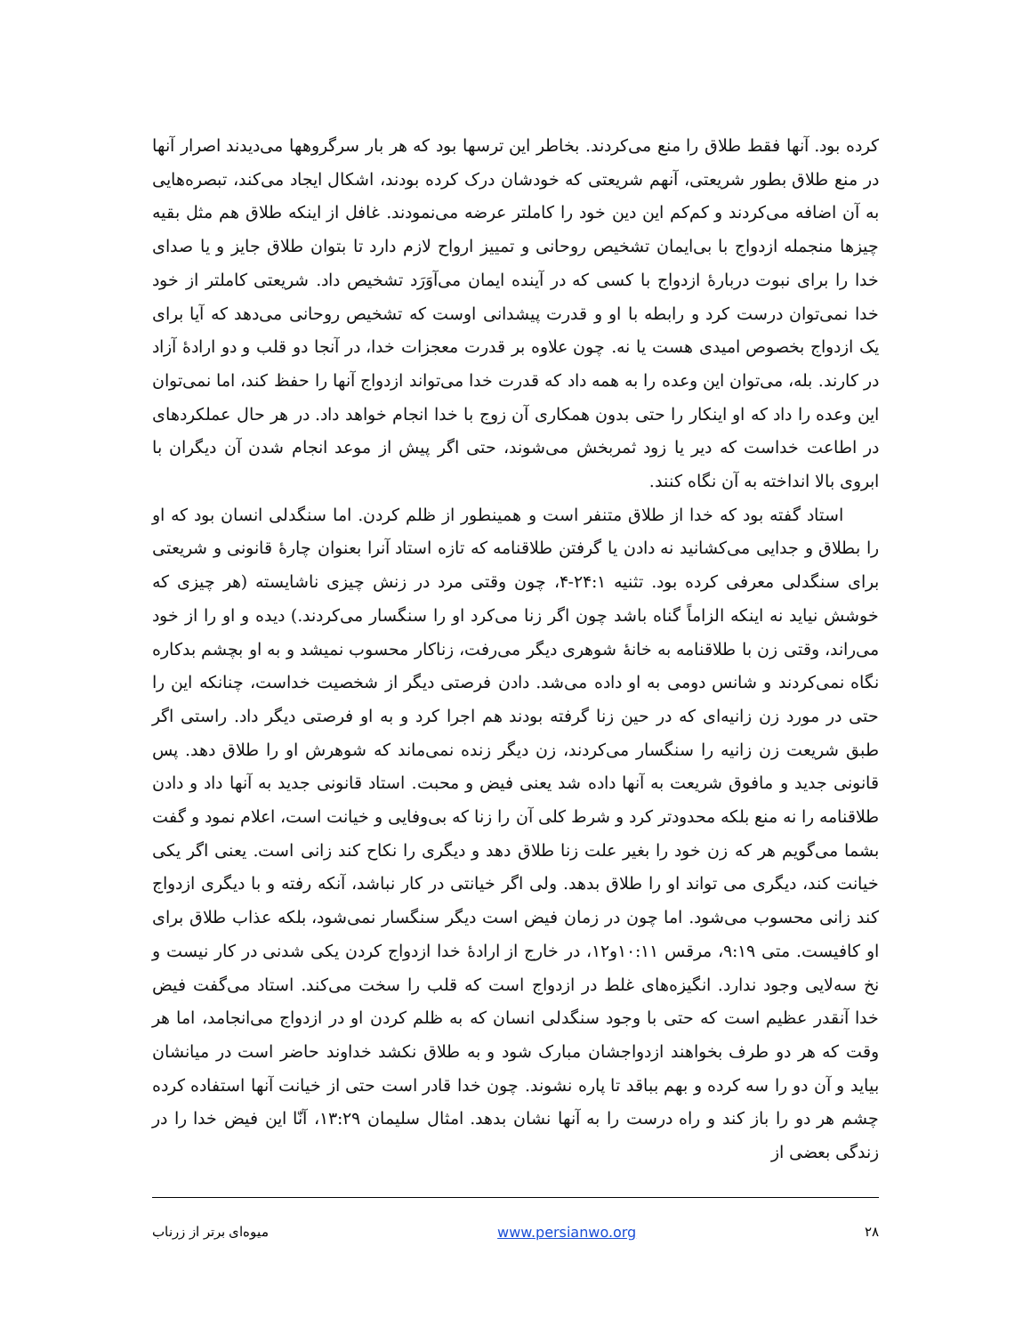کرده بود. آنها فقط طلاق را منع می‌کردند. بخاطر این ترسها بود که هر بار سرگروهها می‌دیدند اصرار آنها در منع طلاق بطور شریعتی، آنهم شریعتی که خودشان درک کرده بودند، اشکال ایجاد می‌کند، تبصره‌هایی به آن اضافه می‌کردند و کم‌کم این دین خود را کاملتر عرضه می‌نمودند. غافل از اینکه طلاق هم مثل بقیه چیزها منجمله ازدواج با بی‌ایمان تشخیص روحانی و تمییز ارواح لازم دارد تا بتوان طلاق جایز و یا صدای خدا را برای نبوت دربارهٔ ازدواج با کسی که در آینده ایمان می‌آوَرَد تشخیص داد. شریعتی کاملتر از خود خدا نمی‌توان درست کرد و رابطه با او و قدرت پیشدانی اوست که تشخیص روحانی می‌دهد که آیا برای یک ازدواج بخصوص امیدی هست یا نه. چون علاوه بر قدرت معجزات خدا، در آنجا دو قلب و دو ارادهٔ آزاد در کارند. بله، می‌توان این وعده را به همه داد که قدرت خدا می‌تواند ازدواج آنها را حفظ کند، اما نمی‌توان این وعده را داد که او اینکار را حتی بدون همکاری آن زوج با خدا انجام خواهد داد. در هر حال عملکردهای در اطاعت خداست که دیر یا زود ثمربخش می‌شوند، حتی اگر پیش از موعد انجام شدن آن دیگران با ابروی بالا انداخته به آن نگاه کنند.
استاد گفته بود که خدا از طلاق متنفر است و همینطور از ظلم کردن. اما سنگدلی انسان بود که او را بطلاق و جدایی می‌کشانید نه دادن یا گرفتن طلاقنامه که تازه استاد آنرا بعنوان چارهٔ قانونی و شریعتی برای سنگدلی معرفی کرده بود. تثنیه ۲۴:۱-۴، چون وقتی مرد در زنش چیزی ناشایسته (هر چیزی که خوشش نیاید نه اینکه الزاماً گناه باشد چون اگر زنا می‌کرد او را سنگسار می‌کردند.) دیده و او را از خود می‌راند، وقتی زن با طلاقنامه به خانهٔ شوهری دیگر می‌رفت، زناکار محسوب نمیشد و به او بچشم بدکاره نگاه نمی‌کردند و شانس دومی به او داده می‌شد. دادن فرصتی دیگر از شخصیت خداست، چنانکه این را حتی در مورد زن زانیه‌ای که در حین زنا گرفته بودند هم اجرا کرد و به او فرصتی دیگر داد. راستی اگر طبق شریعت زن زانیه را سنگسار می‌کردند، زن دیگر زنده نمی‌ماند که شوهرش او را طلاق دهد. پس قانونی جدید و مافوق شریعت به آنها داده شد یعنی فیض و محبت. استاد قانونی جدید به آنها داد و دادن طلاقنامه را نه منع بلکه محدودتر کرد و شرط کلی آن را زنا که بی‌وفایی و خیانت است، اعلام نمود و گفت بشما می‌گویم هر که زن خود را بغیر علت زنا طلاق دهد و دیگری را نکاح کند زانی است. یعنی اگر یکی خیانت کند، دیگری می تواند او را طلاق بدهد. ولی اگر خیانتی در کار نباشد، آنکه رفته و با دیگری ازدواج کند زانی محسوب می‌شود. اما چون در زمان فیض است دیگر سنگسار نمی‌شود، بلکه عذاب طلاق برای او کافیست. متی ۹:۱۹، مرقس ۱۰:۱۱و۱۲، در خارج از ارادهٔ خدا ازدواج کردن یکی شدنی در کار نیست و نخ سه‌لایی وجود ندارد. انگیزه‌های غلط در ازدواج است که قلب را سخت می‌کند. استاد می‌گفت فیض خدا آنقدر عظیم است که حتی با وجود سنگدلی انسان که به ظلم کردن او در ازدواج می‌انجامد، اما هر وقت که هر دو طرف بخواهند ازدواجشان مبارک شود و به طلاق نکشد خداوند حاضر است در میانشان بیاید و آن دو را سه کرده و بهم بباقد تا پاره نشوند. چون خدا قادر است حتی از خیانت آنها استفاده کرده چشم هر دو را باز کند و راه درست را به آنها نشان بدهد. امثال سلیمان ۱۳:۲۹، آنّا این فیض خدا را در زندگی بعضی از
۲۸ www.persianwo.org میوه‌ای برتر از زرناب